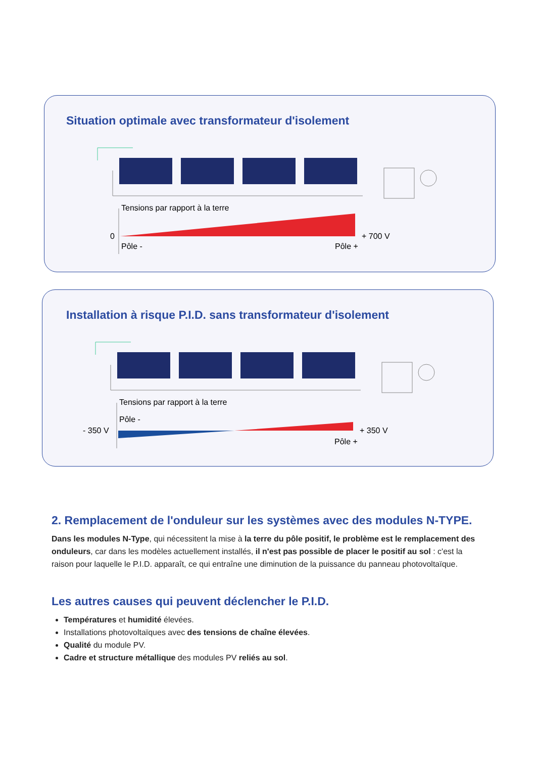Situation optimale avec transformateur d'isolement
Tensions par rapport à la terre
0
Pôle -
Pôle +
+ 700 V
Installation à risque P.I.D. sans transformateur d'isolement
Tensions par rapport à la terre
- 350 V
Pôle -
Pôle +
+ 350 V
2. Remplacement de l'onduleur sur les systèmes avec des modules N-TYPE.
Dans les modules N-Type, qui nécessitent la mise à la terre du pôle positif, le problème est le remplacement des onduleurs, car dans les modèles actuellement installés, il n'est pas possible de placer le positif au sol : c'est la raison pour laquelle le P.I.D. apparaît, ce qui entraîne une diminution de la puissance du panneau photovoltaïque.
Les autres causes qui peuvent déclencher le P.I.D.
Températures et humidité élevées.
Installations photovoltaïques avec des tensions de chaîne élevées.
Qualité du module PV.
Cadre et structure métallique des modules PV reliés au sol.